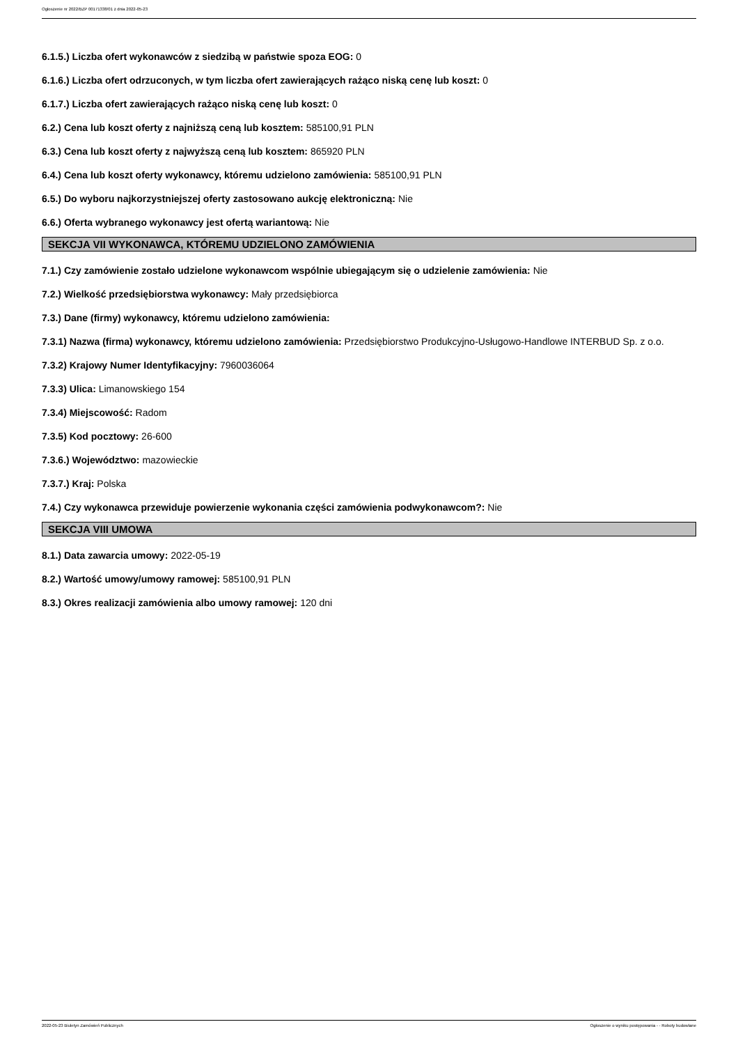Ogłoszenie nr 2022/BZP 00171338/01 z dnia 2022-05-23
6.1.5.) Liczba ofert wykonawców z siedzibą w państwie spoza EOG: 0
6.1.6.) Liczba ofert odrzuconych, w tym liczba ofert zawierających rażąco niską cenę lub koszt: 0
6.1.7.) Liczba ofert zawierających rażąco niską cenę lub koszt: 0
6.2.) Cena lub koszt oferty z najniższą ceną lub kosztem: 585100,91 PLN
6.3.) Cena lub koszt oferty z najwyższą ceną lub kosztem: 865920 PLN
6.4.) Cena lub koszt oferty wykonawcy, któremu udzielono zamówienia: 585100,91 PLN
6.5.) Do wyboru najkorzystniejszej oferty zastosowano aukcję elektroniczną: Nie
6.6.) Oferta wybranego wykonawcy jest ofertą wariantową: Nie
SEKCJA VII WYKONAWCA, KTÓREMU UDZIELONO ZAMÓWIENIA
7.1.) Czy zamówienie zostało udzielone wykonawcom wspólnie ubiegającym się o udzielenie zamówienia: Nie
7.2.) Wielkość przedsiębiorstwa wykonawcy: Mały przedsiębiorca
7.3.) Dane (firmy) wykonawcy, któremu udzielono zamówienia:
7.3.1) Nazwa (firma) wykonawcy, któremu udzielono zamówienia: Przedsiębiorstwo Produkcyjno-Usługowo-Handlowe INTERBUD Sp. z o.o.
7.3.2) Krajowy Numer Identyfikacyjny: 7960036064
7.3.3) Ulica: Limanowskiego 154
7.3.4) Miejscowość: Radom
7.3.5) Kod pocztowy: 26-600
7.3.6.) Województwo: mazowieckie
7.3.7.) Kraj: Polska
7.4.) Czy wykonawca przewiduje powierzenie wykonania części zamówienia podwykonawcom?: Nie
SEKCJA VIII UMOWA
8.1.) Data zawarcia umowy: 2022-05-19
8.2.) Wartość umowy/umowy ramowej: 585100,91 PLN
8.3.) Okres realizacji zamówienia albo umowy ramowej: 120 dni
2022-05-23 Biuletyn Zamówień Publicznych Ogłoszenie o wyniku postępowania - - Roboty budowlane